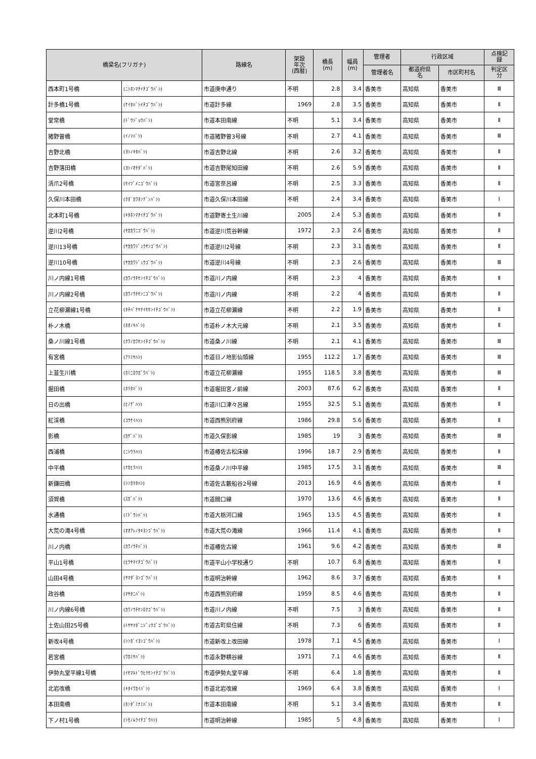| 橋梁名(フリガナ) | | 路線名 | 架設 年次 (西暦) | 橋長 (m) | 幅員 (m) | 管理者 | 行政区域 | | 点検記 録 |
| --- | --- | --- | --- | --- | --- | --- | --- | --- | --- |
| | | | | | | 管理者名 | 都道府県 名 | 市区町村名 | 判定区 分 |
| 西本町1号橋 | (ﾆｼﾎﾝﾏﾁｲﾁｺﾞｳﾊﾞｼ) | 市道庚申通り | 不明 | 2.8 | 3.4 | 香美市 | 高知県 | 香美市 | Ⅲ |
| 計多橋1号橋 | (ｹｲﾀﾊﾞｼｲﾁｺﾞｳﾊﾞｼ) | 市道計多線 | 1969 | 2.8 | 3.5 | 香美市 | 高知県 | 香美市 | Ⅱ |
| 堂常橋 | (ﾄﾞｳｼﾞｮｳﾊﾞｼ) | 市道本田南線 | 不明 | 5.1 | 3.4 | 香美市 | 高知県 | 香美市 | Ⅱ |
| 猪野曽橋 | (ｲﾉｿﾊﾞｼ) | 市道猪野曽3号線 | 不明 | 2.7 | 4.1 | 香美市 | 高知県 | 香美市 | Ⅲ |
| 吉野北橋 | (ﾖｼﾉｷﾀﾊﾞｼ) | 市道吉野北線 | 不明 | 2.6 | 3.2 | 香美市 | 高知県 | 香美市 | Ⅱ |
| 吉野落田橋 | (ﾖｼﾉｵﾁﾀﾞﾊﾞｼ) | 市道吉野尾知田線 | 不明 | 2.6 | 5.9 | 香美市 | 高知県 | 香美市 | Ⅱ |
| 清爪2号橋 | (ｾｲﾂﾞﾒﾆｺﾞｳﾊﾞｼ) | 市道宮奈呂線 | 不明 | 2.5 | 3.3 | 香美市 | 高知県 | 香美市 | Ⅱ |
| 久保川本田橋 | (ｸﾎﾞｶﾜﾎﾝﾃﾞﾝﾊﾞｼ) | 市道久保川本田線 | 不明 | 2.4 | 3.4 | 香美市 | 高知県 | 香美市 | Ⅰ |
| 北本町1号橋 | (ｷﾀﾎﾝﾏﾁｲﾁｺﾞｳﾊﾞｼ) | 市道野寄土生川線 | 2005 | 2.4 | 5.3 | 香美市 | 高知県 | 香美市 | Ⅱ |
| 逆川2号橋 | (ｻｶｶﾜﾆｺﾞｳﾊﾞｼ) | 市道逆川荒谷幹線 | 1972 | 2.3 | 2.6 | 香美市 | 高知県 | 香美市 | Ⅱ |
| 逆川13号橋 | (ｻｶｶﾜｼﾞｭｳｻﾝｺﾞｳﾊﾞｼ) | 市道逆川2号線 | 不明 | 2.3 | 3.1 | 香美市 | 高知県 | 香美市 | Ⅱ |
| 逆川10号橋 | (ｻｶｶﾜｼﾞｭｳｺﾞｳﾊﾞｼ) | 市道逆川4号線 | 不明 | 2.3 | 2.6 | 香美市 | 高知県 | 香美市 | Ⅲ |
| 川ノ内線1号橋 | (ｶﾜﾉｳﾁｾﾝｲﾁｺﾞｳﾊﾞｼ) | 市道川ノ内線 | 不明 | 2.3 | 4 | 香美市 | 高知県 | 香美市 | Ⅱ |
| 川ノ内線2号橋 | (ｶﾜﾉｳﾁｾﾝﾆｺﾞｳﾊﾞｼ) | 市道川ノ内線 | 不明 | 2.2 | 4 | 香美市 | 高知県 | 香美市 | Ⅱ |
| 立花柳瀬線1号橋 | (ﾀﾁﾊﾞﾅﾔﾅｲｾｾﾝｲﾁｺﾞｳﾊﾞｼ) | 市道立花柳瀬線 | 不明 | 2.2 | 1.9 | 香美市 | 高知県 | 香美市 | Ⅱ |
| 朴ノ木橋 | (ﾎｵﾉｷﾊﾞｼ) | 市道朴ノ木大元線 | 不明 | 2.1 | 3.5 | 香美市 | 高知県 | 香美市 | Ⅱ |
| 桑ノ川線1号橋 | (ｸﾜﾉｶﾜｾﾝｲﾁｺﾞｳﾊﾞｼ) | 市道桑ノ川線 | 不明 | 2.1 | 4.1 | 香美市 | 高知県 | 香美市 | Ⅲ |
| 有宮橋 | (ｱﾘﾐﾔﾊｼ) | 市道日ノ地影仙頭線 | 1955 | 112.2 | 1.7 | 香美市 | 高知県 | 香美市 | Ⅲ |
| 上韮生川橋 | (ｶﾐﾆﾛｳｶﾞﾜﾊﾞｼ) | 市道立花柳瀬線 | 1955 | 118.5 | 3.8 | 香美市 | 高知県 | 香美市 | Ⅲ |
| 掘田橋 | (ﾎﾘﾀﾊﾞｼ) | 市道堀田宮ノ前線 | 2003 | 87.6 | 6.2 | 香美市 | 高知県 | 香美市 | Ⅱ |
| 日の出橋 | (ﾋﾉﾃﾞﾊｼ) | 市道川口津々呂線 | 1955 | 32.5 | 5.1 | 香美市 | 高知県 | 香美市 | Ⅱ |
| 紅渓橋 | (ｺｳｹｲﾊｼ) | 市道西熊別府線 | 1986 | 29.8 | 5.6 | 香美市 | 高知県 | 香美市 | Ⅱ |
| 影橋 | (ｶｹﾞﾊﾞｼ) | 市道久保影線 | 1985 | 19 | 3 | 香美市 | 高知県 | 香美市 | Ⅲ |
| 西浦橋 | (ﾆｼｳﾗﾊｼ) | 市道椿佐古松床線 | 1996 | 18.7 | 2.9 | 香美市 | 高知県 | 香美市 | Ⅱ |
| 中平橋 | (ﾅｶﾋﾗﾊｼ) | 市道桑ノ川中平線 | 1985 | 17.5 | 3.1 | 香美市 | 高知県 | 香美市 | Ⅲ |
| 新鎌田橋 | (ｼﾝｶﾏﾀﾊｼ) | 市道佐古藪船谷2号線 | 2013 | 16.9 | 4.6 | 香美市 | 高知県 | 香美市 | Ⅱ |
| 須賀橋 | (ｽｶﾞﾊﾞｼ) | 市道間口線 | 1970 | 13.6 | 4.6 | 香美市 | 高知県 | 香美市 | Ⅱ |
| 水通橋 | (ﾐﾄﾞｳｼﾊﾞｼ) | 市道大栃河口線 | 1965 | 13.5 | 4.5 | 香美市 | 高知県 | 香美市 | Ⅱ |
| 大荒の滝4号橋 | (ｵｵｱﾚﾉﾀｷﾖﾝｺﾞｳﾊﾞｼ) | 市道大荒の滝線 | 1966 | 11.4 | 4.1 | 香美市 | 高知県 | 香美市 | Ⅱ |
| 川ノ内橋 | (ｶﾜﾉｳﾁﾊﾞｼ) | 市道椿佐古線 | 1961 | 9.6 | 4.2 | 香美市 | 高知県 | 香美市 | Ⅲ |
| 平山1号橋 | (ﾋﾗﾔﾏｲﾁｺﾞｳﾊﾞｼ) | 市道平山小学校通り | 不明 | 10.7 | 6.8 | 香美市 | 高知県 | 香美市 | Ⅱ |
| 山田4号橋 | (ﾔﾏﾀﾞﾖﾝｺﾞｳﾊﾞｼ) | 市道明治幹線 | 1962 | 8.6 | 3.7 | 香美市 | 高知県 | 香美市 | Ⅱ |
| 政谷橋 | (ﾏｻﾀﾆﾊﾞｼ) | 市道西熊別府線 | 1959 | 8.5 | 4.6 | 香美市 | 高知県 | 香美市 | Ⅱ |
| 川ノ内線6号橋 | (ｶﾜﾉｳﾁｾﾝﾛｸｺﾞｳﾊﾞｼ) | 市道川ノ内線 | 不明 | 7.5 | 3 | 香美市 | 高知県 | 香美市 | Ⅱ |
| 土佐山田25号橋 | (ﾄｻﾔﾏﾀﾞﾆｼﾞｭｳｺﾞｺﾞｳﾊﾞｼ) | 市道古町県住線 | 不明 | 7.3 | 6 | 香美市 | 高知県 | 香美市 | Ⅱ |
| 新改4号橋 | (ｼﾝｶﾞｲﾖﾝｺﾞｳﾊﾞｼ) | 市道新改上改田線 | 1978 | 7.1 | 4.5 | 香美市 | 高知県 | 香美市 | Ⅰ |
| 若宮橋 | (ﾜｶﾐﾔﾊﾞｼ) | 市道永野横谷線 | 1971 | 7.1 | 4.6 | 香美市 | 高知県 | 香美市 | Ⅱ |
| 伊勢丸堂平線1号橋 | (ｲｾﾏﾙﾄﾞｳﾋﾗｾﾝｲﾁｺﾞｳﾊﾞｼ) | 市道伊勢丸堂平線 | 不明 | 6.4 | 1.8 | 香美市 | 高知県 | 香美市 | Ⅱ |
| 北岩改橋 | (ｷﾀｲﾜｶｲﾊﾞｼ) | 市道北岩改線 | 1969 | 6.4 | 3.8 | 香美市 | 高知県 | 香美市 | Ⅰ |
| 本田南橋 | (ﾎﾝﾀﾞﾐﾅﾐﾊﾞｼ) | 市道本田南線 | 不明 | 5.1 | 3.4 | 香美市 | 高知県 | 香美市 | Ⅱ |
| 下ノ村1号橋 | (ｼﾓﾉﾑﾗｲﾁｺﾞｳﾊｼ) | 市道明治幹線 | 1985 | 5 | 4.8 | 香美市 | 高知県 | 香美市 | Ⅰ |